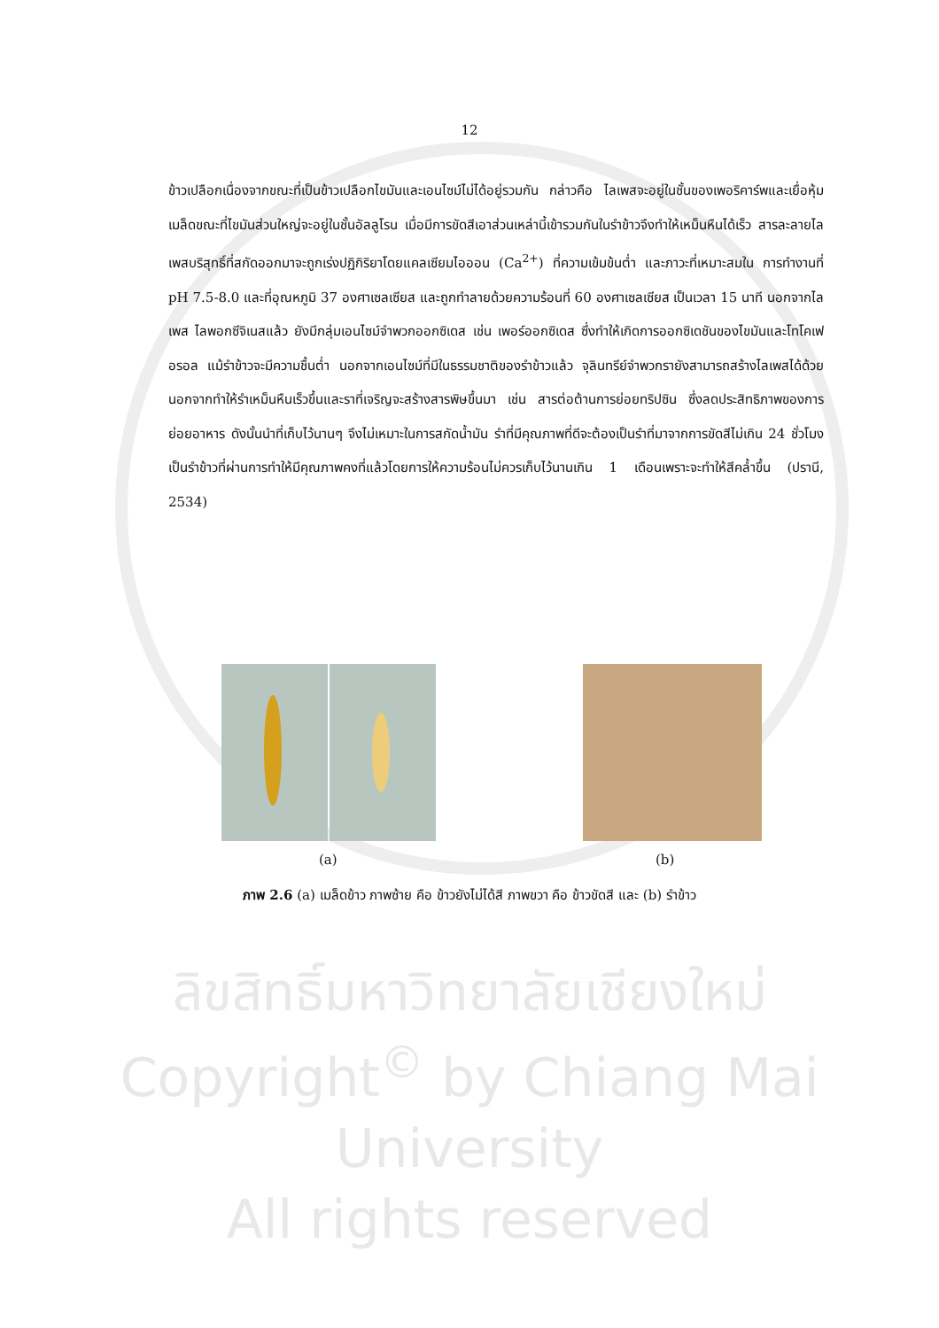12
ข้าวเปลือกเนื่องจากขณะที่เป็นข้าวเปลือกไขมันและเอนไซม์ไม่ได้อยู่รวมกัน กล่าวคือ ไลเพสจะอยู่ในชั้นของเพอริคาร์พและเยื่อหุ้มเมล็ดขณะที่ไขมันส่วนใหญ่จะอยู่ในชั้นอัลลูโรน เมื่อมีการขัดสีเอาส่วนเหล่านี้เข้ารวมกันในรำข้าวจึงทำให้เหม็นหืนได้เร็ว สารละลายไลเพสบริสุทธิ์ที่สกัดออกมาจะถูกเร่งปฏิกิริยาโดยแคลเซียมไอออน (Ca<sup>2+</sup>) ที่ความเข้มข้นต่ำ และภาวะที่เหมาะสมใน การทำงานที่ pH 7.5-8.0 และที่อุณหภูมิ 37 องศาเซลเซียส และถูกทำลายด้วยความร้อนที่ 60 องศาเซลเซียส เป็นเวลา 15 นาที นอกจากไลเพส ไลพอกซีจิเนสแล้ว ยังมีกลุ่มเอนไซม์จำพวกออกซิเดส เช่น เพอร์ออกซิเดส ซึ่งทำให้เกิดการออกซิเดชันของไขมันและโทโคเฟอรอล แม้รำข้าวจะมีความชื้นต่ำ นอกจากเอนไซม์ที่มีในธรรมชาติของรำข้าวแล้ว จุลินทรีย์จำพวกรายังสามารถสร้างไลเพสได้ด้วย นอกจากทำให้รำเหม็นหืนเร็วขึ้นและราที่เจริญจะสร้างสารพิษขึ้นมา เช่น สารต่อต้านการย่อยทริปซิน ซึ่งลดประสิทธิภาพของการย่อยอาหาร ดังนั้นนำที่เก็บไว้นานๆ จึงไม่เหมาะในการสกัดน้ำมัน รำที่มีคุณภาพที่ดีจะต้องเป็นรำที่มาจากการขัดสีไม่เกิน 24 ชั่วโมง เป็นรำข้าวที่ผ่านการทำให้มีคุณภาพคงที่แล้วโดยการให้ความร้อนไม่ควรเก็บไว้นานเกิน 1 เดือนเพราะจะทำให้สีคล้ำขึ้น (ปรานี, 2534)
(a) (b)
ภาพ 2.6 (a) เมล็ดข้าว ภาพซ้าย คือ ข้าวยังไม่ได้สี ภาพขวา คือ ข้าวขัดสี และ (b) รำข้าว
ลิขสิทธิ์มหาวิทยาลัยเชียงใหม่
Copyright<sup>©</sup> by Chiang Mai University
All rights reserved